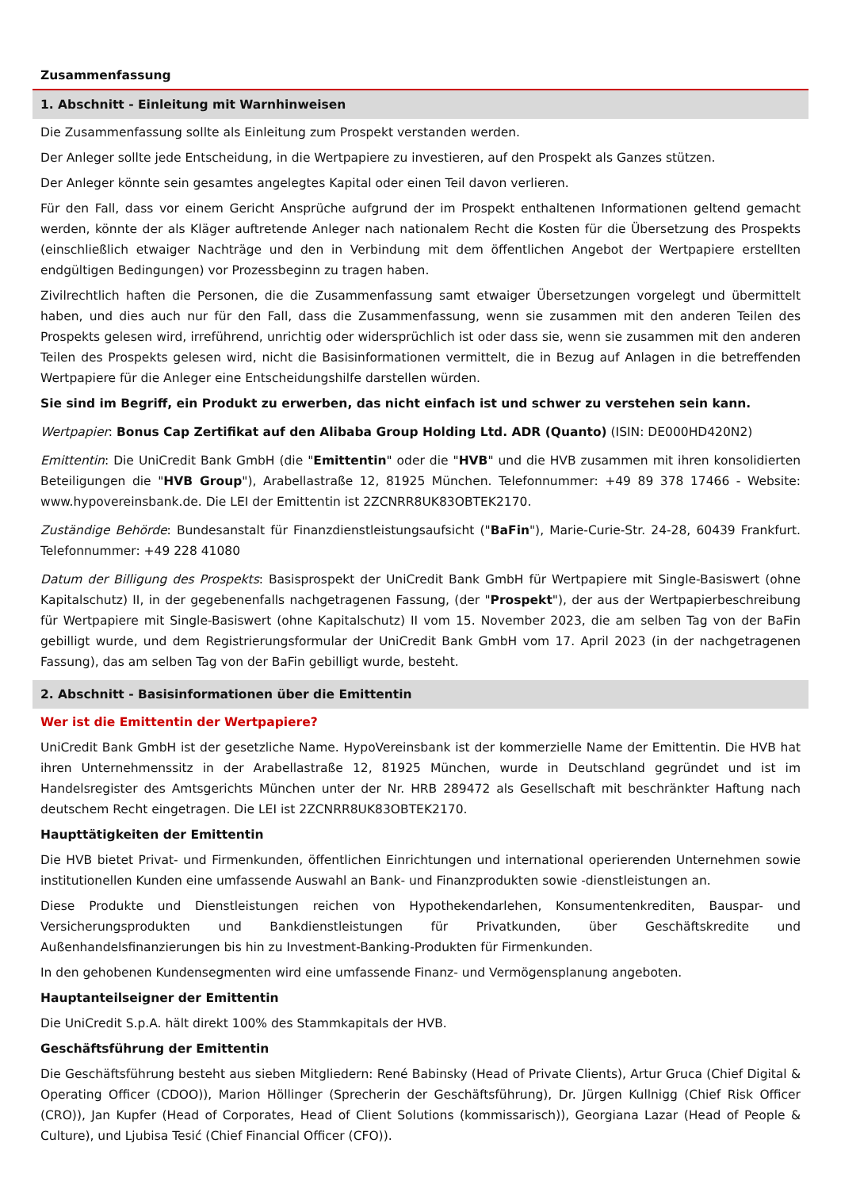Zusammenfassung
1. Abschnitt - Einleitung mit Warnhinweisen
Die Zusammenfassung sollte als Einleitung zum Prospekt verstanden werden.
Der Anleger sollte jede Entscheidung, in die Wertpapiere zu investieren, auf den Prospekt als Ganzes stützen.
Der Anleger könnte sein gesamtes angelegtes Kapital oder einen Teil davon verlieren.
Für den Fall, dass vor einem Gericht Ansprüche aufgrund der im Prospekt enthaltenen Informationen geltend gemacht werden, könnte der als Kläger auftretende Anleger nach nationalem Recht die Kosten für die Übersetzung des Prospekts (einschließlich etwaiger Nachträge und den in Verbindung mit dem öffentlichen Angebot der Wertpapiere erstellten endgültigen Bedingungen) vor Prozessbeginn zu tragen haben.
Zivilrechtlich haften die Personen, die die Zusammenfassung samt etwaiger Übersetzungen vorgelegt und übermittelt haben, und dies auch nur für den Fall, dass die Zusammenfassung, wenn sie zusammen mit den anderen Teilen des Prospekts gelesen wird, irreführend, unrichtig oder widersprüchlich ist oder dass sie, wenn sie zusammen mit den anderen Teilen des Prospekts gelesen wird, nicht die Basisinformationen vermittelt, die in Bezug auf Anlagen in die betreffenden Wertpapiere für die Anleger eine Entscheidungshilfe darstellen würden.
Sie sind im Begriff, ein Produkt zu erwerben, das nicht einfach ist und schwer zu verstehen sein kann.
Wertpapier: Bonus Cap Zertifikat auf den Alibaba Group Holding Ltd. ADR (Quanto) (ISIN: DE000HD420N2)
Emittentin: Die UniCredit Bank GmbH (die "Emittentin" oder die "HVB" und die HVB zusammen mit ihren konsolidierten Beteiligungen die "HVB Group"), Arabellastraße 12, 81925 München. Telefonnummer: +49 89 378 17466 - Website: www.hypovereinsbank.de. Die LEI der Emittentin ist 2ZCNRR8UK83OBTEK2170.
Zuständige Behörde: Bundesanstalt für Finanzdienstleistungsaufsicht ("BaFin"), Marie-Curie-Str. 24-28, 60439 Frankfurt. Telefonnummer: +49 228 41080
Datum der Billigung des Prospekts: Basisprospekt der UniCredit Bank GmbH für Wertpapiere mit Single-Basiswert (ohne Kapitalschutz) II, in der gegebenenfalls nachgetragenen Fassung, (der "Prospekt"), der aus der Wertpapierbeschreibung für Wertpapiere mit Single-Basiswert (ohne Kapitalschutz) II vom 15. November 2023, die am selben Tag von der BaFin gebilligt wurde, und dem Registrierungsformular der UniCredit Bank GmbH vom 17. April 2023 (in der nachgetragenen Fassung), das am selben Tag von der BaFin gebilligt wurde, besteht.
2. Abschnitt - Basisinformationen über die Emittentin
Wer ist die Emittentin der Wertpapiere?
UniCredit Bank GmbH ist der gesetzliche Name. HypoVereinsbank ist der kommerzielle Name der Emittentin. Die HVB hat ihren Unternehmenssitz in der Arabellastraße 12, 81925 München, wurde in Deutschland gegründet und ist im Handelsregister des Amtsgerichts München unter der Nr. HRB 289472 als Gesellschaft mit beschränkter Haftung nach deutschem Recht eingetragen. Die LEI ist 2ZCNRR8UK83OBTEK2170.
Haupttätigkeiten der Emittentin
Die HVB bietet Privat- und Firmenkunden, öffentlichen Einrichtungen und international operierenden Unternehmen sowie institutionellen Kunden eine umfassende Auswahl an Bank- und Finanzprodukten sowie -dienstleistungen an.
Diese Produkte und Dienstleistungen reichen von Hypothekendarlehen, Konsumentenkrediten, Bauspar- und Versicherungsprodukten und Bankdienstleistungen für Privatkunden, über Geschäftskredite und Außenhandelsfinanzierungen bis hin zu Investment-Banking-Produkten für Firmenkunden.
In den gehobenen Kundensegmenten wird eine umfassende Finanz- und Vermögensplanung angeboten.
Hauptanteilseigner der Emittentin
Die UniCredit S.p.A. hält direkt 100% des Stammkapitals der HVB.
Geschäftsführung der Emittentin
Die Geschäftsführung besteht aus sieben Mitgliedern: René Babinsky (Head of Private Clients), Artur Gruca (Chief Digital & Operating Officer (CDOO)), Marion Höllinger (Sprecherin der Geschäftsführung), Dr. Jürgen Kullnigg (Chief Risk Officer (CRO)), Jan Kupfer (Head of Corporates, Head of Client Solutions (kommissarisch)), Georgiana Lazar (Head of People & Culture), und Ljubisa Tesić (Chief Financial Officer (CFO)).